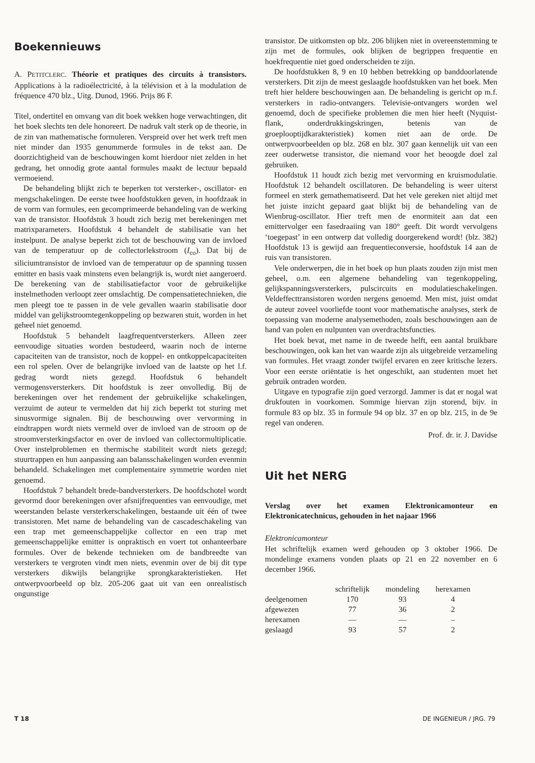Boekennieuws
A. PETITCLERC. Théorie et pratiques des circuits à transistors. Applications à la radioélectricité, à la télévision et à la modulation de fréquence 470 blz., Uitg. Dunod, 1966. Prijs 86 F.
Titel, ondertitel en omvang van dit boek wekken hoge verwachtingen, dit het boek slechts ten dele honoreert. De nadruk valt sterk op de theorie, in de zin van mathematische formuleren. Verspreid over het werk treft men niet minder dan 1935 genummerde formules in de tekst aan. De doorzichtigheid van de beschouwingen komt hierdoor niet zelden in het gedrang, het onnodig grote aantal formules maakt de lectuur bepaald vermoeiend.
De behandeling blijkt zich te beperken tot versterker-, oscillator- en mengschakelingen. De eerste twee hoofdstukken geven, in hoofdzaak in de vorm van formules, een gecomprimeerde behandeling van de werking van de transistor. Hoofdstuk 3 houdt zich bezig met berekeningen met matrixparameters. Hoofdstuk 4 behandelt de stabilisatie van het instelpunt. De analyse beperkt zich tot de beschouwing van de invloed van de temperatuur op de collectorlekstroom (I<sub>co</sub>). Dat bij de siliciumtransistor de invloed van de temperatuur op de spanning tussen emitter en basis vaak minstens even belangrijk is, wordt niet aangeroerd. De berekening van de stabilisatiefactor voor de gebruikelijke instelmethoden verloopt zeer omslachtig. De compensatietechnieken, die men pleegt toe te passen in de vele gevallen waarin stabilisatie door middel van gelijkstroomtegenkoppeling op bezwaren stuit, worden in het geheel niet genoemd.
Hoofdstuk 5 behandelt laagfrequentversterkers. Alleen zeer eenvoudige situaties worden bestudeerd, waarin noch de interne capaciteiten van de transistor, noch de koppel- en ontkoppelcapaciteiten een rol spelen. Over de belangrijke invloed van de laatste op het l.f. gedrag wordt niets gezegd. Hoofdstuk 6 behandelt vermogensversterkers. Dit hoofdstuk is zeer onvolledig. Bij de berekeningen over het rendement der gebruikelijke schakelingen, verzuimt de auteur te vermelden dat hij zich beperkt tot sturing met sinusvormige signalen. Bij de beschouwing over vervorming in eindtrappen wordt niets vermeld over de invloed van de stroom op de stroomversterkingsfactor en over de invloed van collectormultiplicatie. Over instelproblemen en thermische stabiliteit wordt niets gezegd; stuurtrappen en hun aanpassing aan balansschakelingen worden evenmin behandeld. Schakelingen met complementaire symmetrie worden niet genoemd.
Hoofdstuk 7 behandelt brede-bandversterkers. De hoofdschotel wordt gevormd door berekeningen over afsnijfrequenties van eenvoudige, met weerstanden belaste versterkerschakelingen, bestaande uit één of twee transistoren. Met name de behandeling van de cascadeschakeling van een trap met gemeenschappelijke collector en een trap met gemeenschappelijke emitter is onpraktisch en voert tot onhanteerbare formules. Over de bekende technieken om de bandbreedte van versterkers te vergroten vindt men niets, evenmin over de bij dit type versterkers dikwijls belangrijke sprongkarakteristieken. Het ontwerpvoorbeeld op blz. 205-206 gaat uit van een onrealistisch ongunstige
transistor. De uitkomsten op blz. 206 blijken niet in overeenstemming te zijn met de formules, ook blijken de begrippen frequentie en hoekfrequentie niet goed onderscheiden te zijn.
De hoofdstukken 8, 9 en 10 hebben betrekking op banddoorlatende versterkers. Dit zijn de meest geslaagde hoofdstukken van het boek. Men treft hier heldere beschouwingen aan. De behandeling is gericht op m.f. versterkers in radio-ontvangers. Televisie-ontvangers worden wel genoemd, doch de specifieke problemen die men hier heeft (Nyquist-flank, onderdrukkingskringen, betenis van de groeplooptijdkarakteristiek) komen niet aan de orde. De ontwerpvoorbeelden op blz. 268 en blz. 307 gaan kennelijk uit van een zeer ouderwetse transistor, die niemand voor het beoogde doel zal gebruiken.
Hoofdstuk 11 houdt zich bezig met vervorming en kruismodulatie. Hoofdstuk 12 behandelt oscillatoren. De behandeling is weer uiterst formeel en sterk gemathematiseerd. Dat het vele gereken niet altijd met het juiste inzicht gepaard gaat blijkt bij de behandeling van de Wienbrug-oscillator. Hier treft men de enormiteit aan dat een emittervolger een fasedraaiing van 180° geeft. Dit wordt vervolgens ‘toegepast’ in een ontwerp dat volledig doorgerekend wordt! (blz. 382) Hoofdstuk 13 is gewijd aan frequentieconversie, hoofdstuk 14 aan de ruis van transistoren.
Vele onderwerpen, die in het boek op hun plaats zouden zijn mist men geheel, o.m. een algemene behandeling van tegenkoppeling, gelijkspanningsversterkers, pulscircuits en modulatieschakelingen. Veldeffecttransistoren worden nergens genoemd. Men mist, juist omdat de auteur zoveel voorliefde toont voor mathematische analyses, sterk de toepassing van moderne analysemethoden, zoals beschouwingen aan de hand van polen en nulpunten van overdrachtsfuncties.
Het boek bevat, met name in de tweede helft, een aantal bruikbare beschouwingen, ook kan het van waarde zijn als uitgebreide verzameling van formules. Het vraagt zonder twijfel ervaren en zeer kritische lezers. Voor een eerste oriëntatie is het ongeschikt, aan studenten moet het gebruik ontraden worden.
Uitgave en typografie zijn goed verzorgd. Jammer is dat er nogal wat drukfouten in voorkomen. Sommige hiervan zijn storend, bijv. in formule 83 op blz. 35 in formule 94 op blz. 37 en op blz. 215, in de 9e regel van onderen.
Prof. dr. ir. J. Davidse
Uit het NERG
Verslag over het examen Elektronicamonteur en Elektronicatechnicus, gehouden in het najaar 1966
Elektronicamonteur
Het schriftelijk examen werd gehouden op 3 oktober 1966. De mondelinge examens vonden plaats op 21 en 22 november en 6 december 1966.
| | schriftelijk | mondeling | herexamen |
| --- | --- | --- | --- |
| deelgenomen | 170 | 93 | 4 |
| afgewezen | 77 | 36 | 2 |
| herexamen | — | — | – |
| geslaagd | 93 | 57 | 2 |
T 18 DE INGENIEUR / JRG. 79